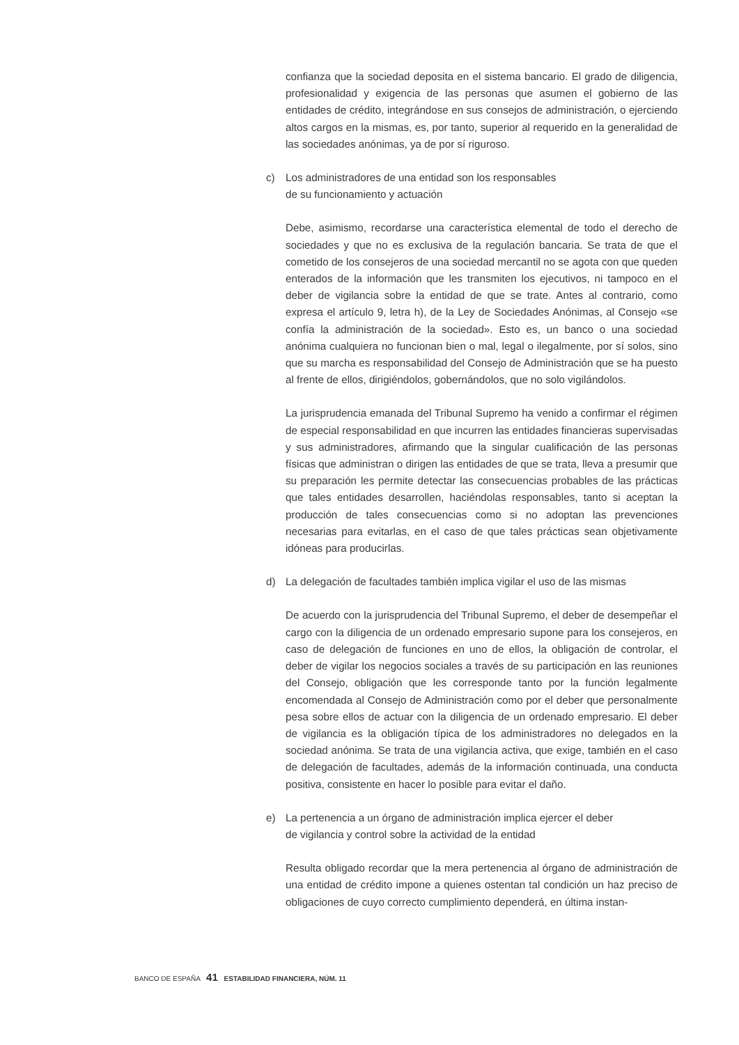confianza que la sociedad deposita en el sistema bancario. El grado de diligencia, profesionalidad y exigencia de las personas que asumen el gobierno de las entidades de crédito, integrándose en sus consejos de administración, o ejerciendo altos cargos en la mismas, es, por tanto, superior al requerido en la generalidad de las sociedades anónimas, ya de por sí riguroso.
c) Los administradores de una entidad son los responsables
de su funcionamiento y actuación
Debe, asimismo, recordarse una característica elemental de todo el derecho de sociedades y que no es exclusiva de la regulación bancaria. Se trata de que el cometido de los consejeros de una sociedad mercantil no se agota con que queden enterados de la información que les transmiten los ejecutivos, ni tampoco en el deber de vigilancia sobre la entidad de que se trate. Antes al contrario, como expresa el artículo 9, letra h), de la Ley de Sociedades Anónimas, al Consejo «se confía la administración de la sociedad». Esto es, un banco o una sociedad anónima cualquiera no funcionan bien o mal, legal o ilegalmente, por sí solos, sino que su marcha es responsabilidad del Consejo de Administración que se ha puesto al frente de ellos, dirigiéndolos, gobernándolos, que no solo vigilándolos.
La jurisprudencia emanada del Tribunal Supremo ha venido a confirmar el régimen de especial responsabilidad en que incurren las entidades financieras supervisadas y sus administradores, afirmando que la singular cualificación de las personas físicas que administran o dirigen las entidades de que se trata, lleva a presumir que su preparación les permite detectar las consecuencias probables de las prácticas que tales entidades desarrollen, haciéndolas responsables, tanto si aceptan la producción de tales consecuencias como si no adoptan las prevenciones necesarias para evitarlas, en el caso de que tales prácticas sean objetivamente idóneas para producirlas.
d) La delegación de facultades también implica vigilar el uso de las mismas
De acuerdo con la jurisprudencia del Tribunal Supremo, el deber de desempeñar el cargo con la diligencia de un ordenado empresario supone para los consejeros, en caso de delegación de funciones en uno de ellos, la obligación de controlar, el deber de vigilar los negocios sociales a través de su participación en las reuniones del Consejo, obligación que les corresponde tanto por la función legalmente encomendada al Consejo de Administración como por el deber que personalmente pesa sobre ellos de actuar con la diligencia de un ordenado empresario. El deber de vigilancia es la obligación típica de los administradores no delegados en la sociedad anónima. Se trata de una vigilancia activa, que exige, también en el caso de delegación de facultades, además de la información continuada, una conducta positiva, consistente en hacer lo posible para evitar el daño.
e) La pertenencia a un órgano de administración implica ejercer el deber
de vigilancia y control sobre la actividad de la entidad
Resulta obligado recordar que la mera pertenencia al órgano de administración de una entidad de crédito impone a quienes ostentan tal condición un haz preciso de obligaciones de cuyo correcto cumplimiento dependerá, en última instan-
BANCO DE ESPAÑA 41 ESTABILIDAD FINANCIERA, NÚM. 11